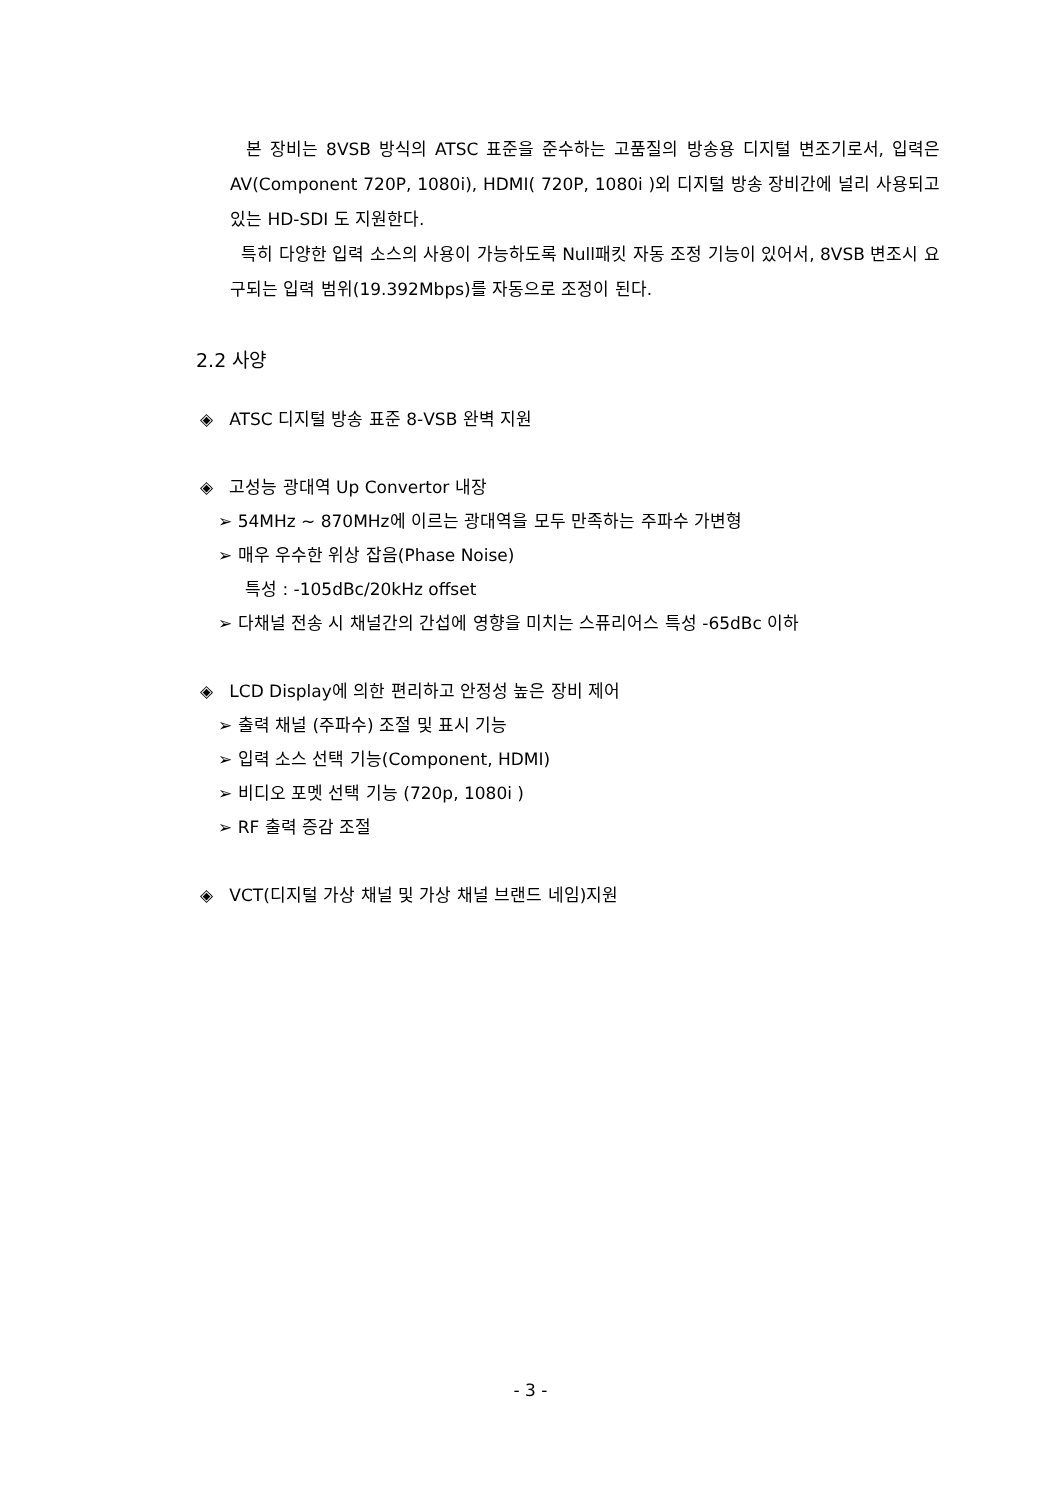본 장비는 8VSB 방식의 ATSC 표준을 준수하는 고품질의 방송용 디지털 변조기로서, 입력은 AV(Component 720P, 1080i), HDMI( 720P, 1080i )외 디지털 방송 장비간에 널리 사용되고 있는 HD-SDI 도 지원한다.
특히 다양한 입력 소스의 사용이 가능하도록 Null패킷 자동 조정 기능이 있어서, 8VSB 변조시 요구되는 입력 범위(19.392Mbps)를 자동으로 조정이 된다.
2.2 사양
◈ ATSC 디지털 방송 표준 8-VSB 완벽 지원
◈ 고성능 광대역 Up Convertor 내장
➢ 54MHz ~ 870MHz에 이르는 광대역을 모두 만족하는 주파수 가변형
➢ 매우 우수한 위상 잡음(Phase Noise)
특성 : -105dBc/20kHz offset
➢ 다채널 전송 시 채널간의 간섭에 영향을 미치는 스퓨리어스 특성 -65dBc 이하
◈ LCD Display에 의한 편리하고 안정성 높은 장비 제어
➢ 출력 채널 (주파수) 조절 및 표시 기능
➢ 입력 소스 선택 기능(Component, HDMI)
➢ 비디오 포멧 선택 기능 (720p, 1080i )
➢ RF 출력 증감 조절
◈ VCT(디지털 가상 채널 및 가상 채널 브랜드 네임)지원
- 3 -